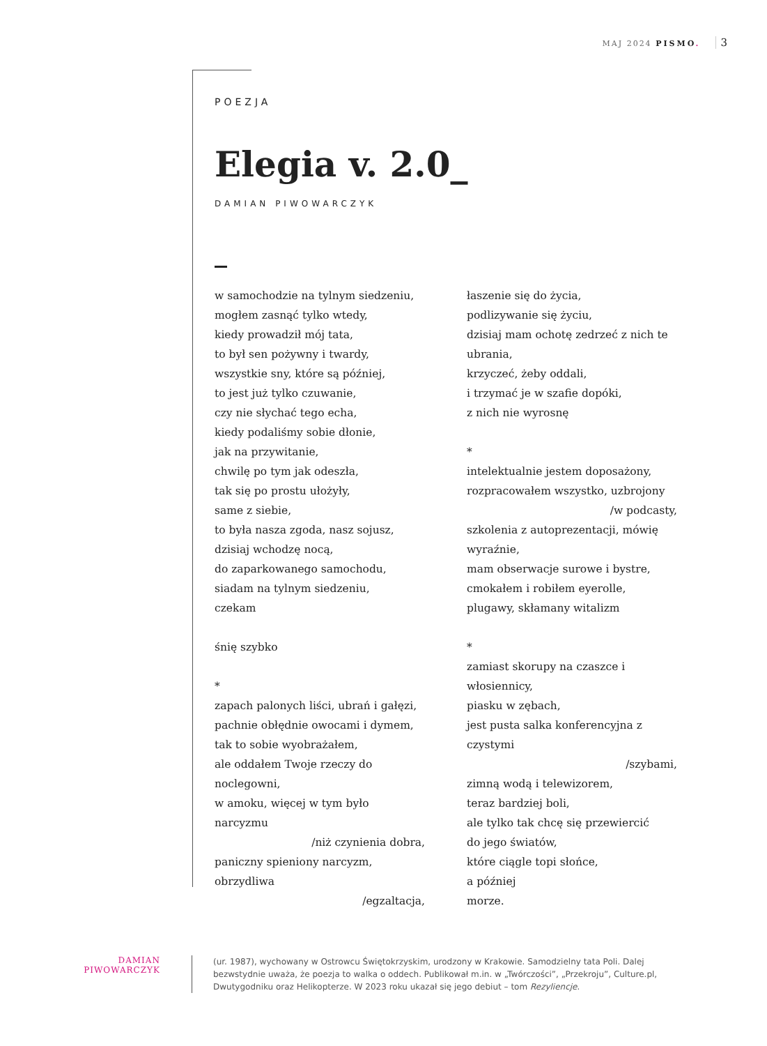MAJ 2024 PISMO. 3
POEZJA
Elegia v. 2.0_
DAMIAN PIWOWARCZYK
w samochodzie na tylnym siedzeniu,
mogłem zasnąć tylko wtedy,
kiedy prowadził mój tata,
to był sen pożywny i twardy,
wszystkie sny, które są później,
to jest już tylko czuwanie,
czy nie słychać tego echa,
kiedy podaliśmy sobie dłonie,
jak na przywitanie,
chwilę po tym jak odeszła,
tak się po prostu ułożyły,
same z siebie,
to była nasza zgoda, nasz sojusz,
dzisiaj wchodzę nocą,
do zaparkowanego samochodu,
siadam na tylnym siedzeniu,
czekam
śnię szybko
*
zapach palonych liści, ubrań i gałęzi,
pachnie obłędnie owocami i dymem,
tak to sobie wyobrażałem,
ale oddałem Twoje rzeczy do noclegowni,
w amoku, więcej w tym było narcyzmu
/niż czynienia dobra,
paniczny spieniony narcyzm, obrzydliwa
/egzaltacja,
łaszenie się do życia,
podlizywanie się życiu,
dzisiaj mam ochotę zedrzeć z nich te ubrania,
krzyczeć, żeby oddali,
i trzymać je w szafie dopóki,
z nich nie wyrosnę
*
intelektualnie jestem doposażony,
rozpracowałem wszystko, uzbrojony
/w podcasty,
szkolenia z autoprezentacji, mówię wyraźnie,
mam obserwacje surowe i bystre,
cmokałem i robiłem eyerolle,
plugawy, skłamany witalizm
*
zamiast skorupy na czaszce i włosiennicy,
piasku w zębach,
jest pusta salka konferencyjna z czystymi
/szybami,
zimną wodą i telewizorem,
teraz bardziej boli,
ale tylko tak chcę się przewiercić
do jego światów,
które ciągle topi słońce,
a później
morze.
DAMIAN
PIWOWARCZYK
(ur. 1987), wychowany w Ostrowcu Świętokrzyskim, urodzony w Krakowie. Samodzielny tata Poli. Dalej bezwstydnie uważa, że poezja to walka o oddech. Publikował m.in. w „Twórczości”, „Przekroju”, Culture.pl, Dwutygodniku oraz Helikopterze. W 2023 roku ukazał się jego debiut – tom Rezyliencje.